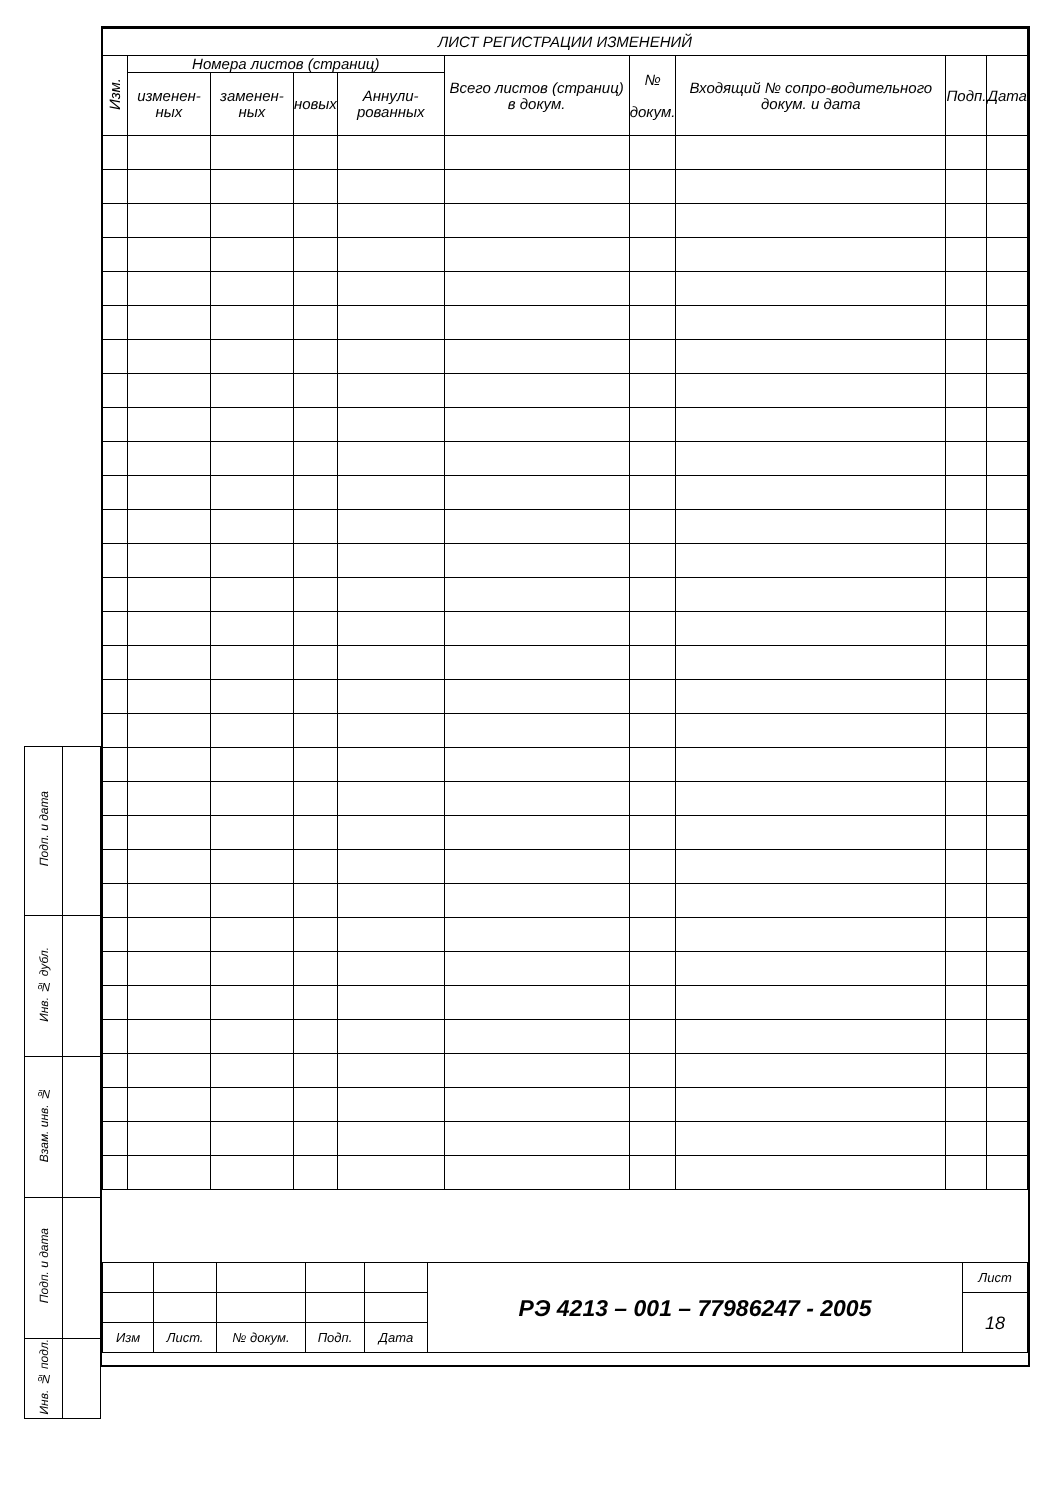| ЛИСТ РЕГИСТРАЦИИ ИЗМЕНЕНИЙ | | | | | | | | | |
| --- | --- | --- | --- | --- | --- | --- | --- | --- | --- |
| Изм. | Номера листов (страниц) | | | | Всего листов (страниц) в докум. | № докум. | Входящий № сопро-водительного докум. и дата | Подп. | Дата |
| | изменен-ных | заменен-ных | новых | Аннули-рованных | | | | | |
| | | | | | РЭ 4213 – 001 – 77986247 - 2005 | Лист |
| | | | | | | 18 |
| Изм | Лист. | № докум. | Подп. | Дата | | |
| Подп. и дата | |
| Инв. № дубл. | |
| Взам. инв. № | |
| Подп. и дата | |
| Инв. № подл. | |